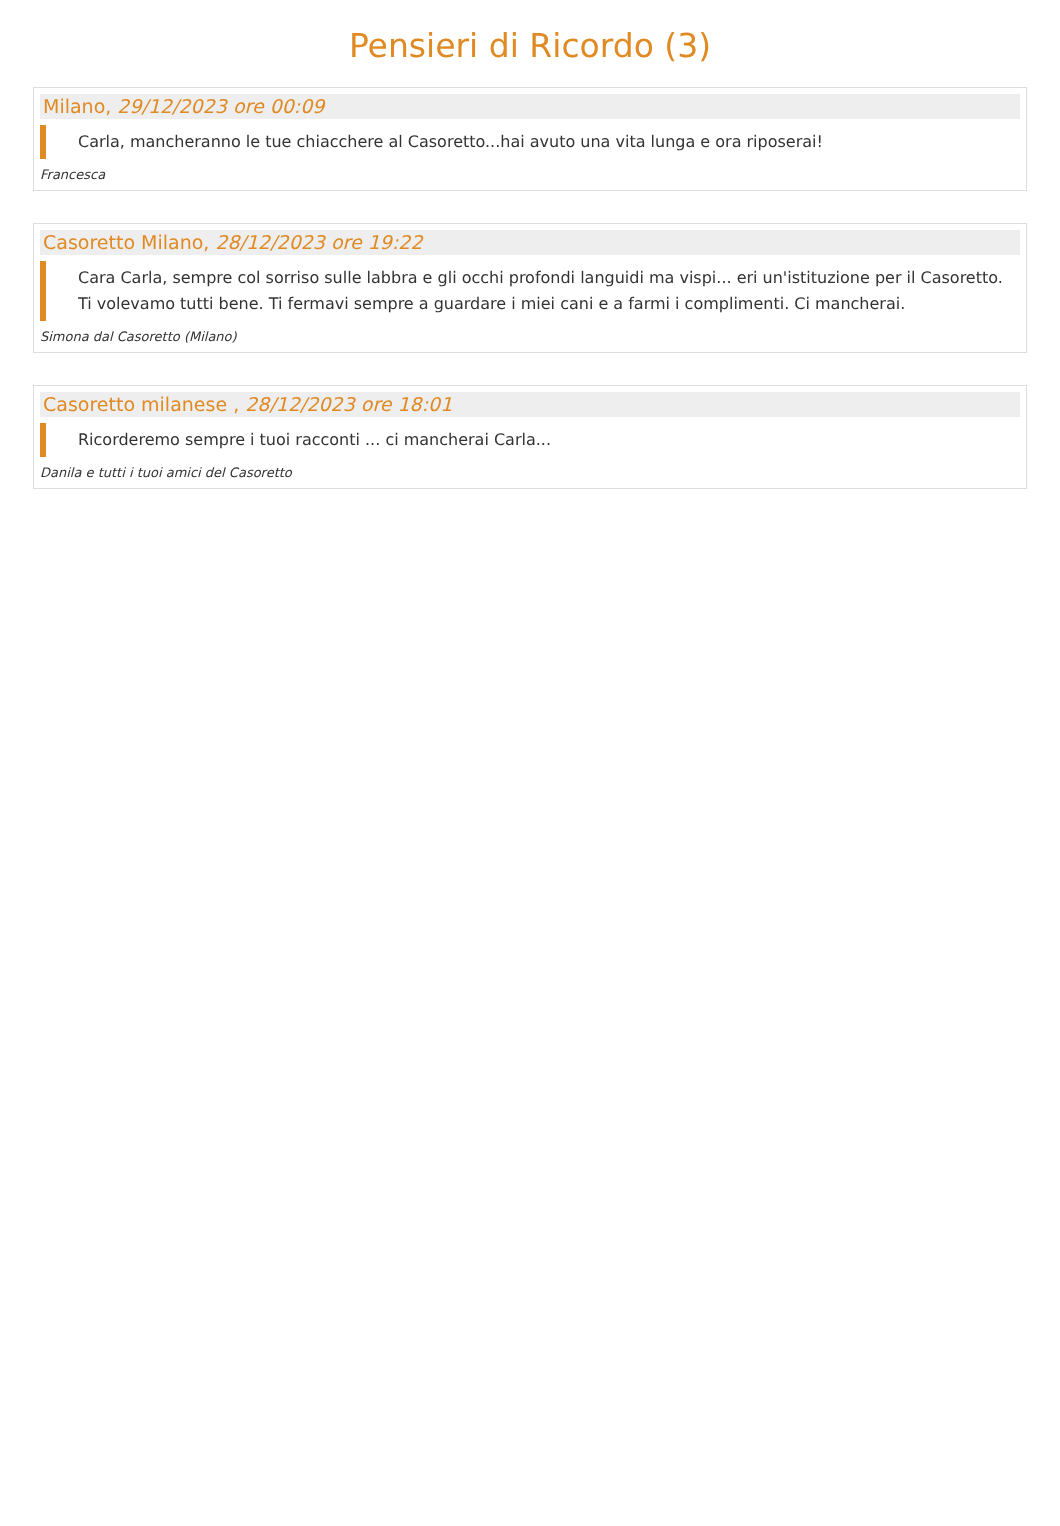Pensieri di Ricordo (3)
Milano, 29/12/2023 ore 00:09
Carla, mancheranno le tue chiacchere al Casoretto...hai avuto una vita lunga e ora riposerai!
Francesca
Casoretto Milano, 28/12/2023 ore 19:22
Cara Carla, sempre col sorriso sulle labbra e gli occhi profondi languidi ma vispi... eri un'istituzione per il Casoretto. Ti volevamo tutti bene. Ti fermavi sempre a guardare i miei cani e a farmi i complimenti. Ci mancherai.
Simona dal Casoretto (Milano)
Casoretto milanese , 28/12/2023 ore 18:01
Ricorderemo sempre i tuoi racconti ... ci mancherai Carla...
Danila e tutti i tuoi amici del Casoretto